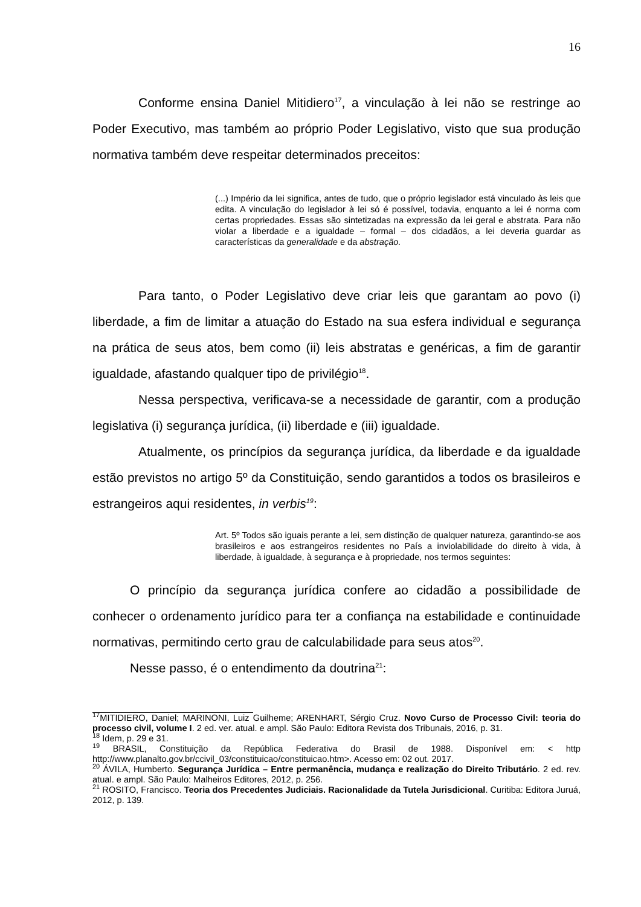16
Conforme ensina Daniel Mitidiero<sup>17</sup>, a vinculação à lei não se restringe ao Poder Executivo, mas também ao próprio Poder Legislativo, visto que sua produção normativa também deve respeitar determinados preceitos:
(...) Império da lei significa, antes de tudo, que o próprio legislador está vinculado às leis que edita. A vinculação do legislador à lei só é possível, todavia, enquanto a lei é norma com certas propriedades. Essas são sintetizadas na expressão da lei geral e abstrata. Para não violar a liberdade e a igualdade – formal – dos cidadãos, a lei deveria guardar as características da generalidade e da abstração.
Para tanto, o Poder Legislativo deve criar leis que garantam ao povo (i) liberdade, a fim de limitar a atuação do Estado na sua esfera individual e segurança na prática de seus atos, bem como (ii) leis abstratas e genéricas, a fim de garantir igualdade, afastando qualquer tipo de privilégio<sup>18</sup>.
Nessa perspectiva, verificava-se a necessidade de garantir, com a produção legislativa (i) segurança jurídica, (ii) liberdade e (iii) igualdade.
Atualmente, os princípios da segurança jurídica, da liberdade e da igualdade estão previstos no artigo 5º da Constituição, sendo garantidos a todos os brasileiros e estrangeiros aqui residentes, in verbis<sup>19</sup>:
Art. 5º Todos são iguais perante a lei, sem distinção de qualquer natureza, garantindo-se aos brasileiros e aos estrangeiros residentes no País a inviolabilidade do direito à vida, à liberdade, à igualdade, à segurança e à propriedade, nos termos seguintes:
O princípio da segurança jurídica confere ao cidadão a possibilidade de conhecer o ordenamento jurídico para ter a confiança na estabilidade e continuidade normativas, permitindo certo grau de calculabilidade para seus atos<sup>20</sup>.
Nesse passo, é o entendimento da doutrina<sup>21</sup>:
<sup>17</sup> MITIDIERO, Daniel; MARINONI, Luiz Guilheme; ARENHART, Sérgio Cruz. Novo Curso de Processo Civil: teoria do processo civil, volume I. 2 ed. ver. atual. e ampl. São Paulo: Editora Revista dos Tribunais, 2016, p. 31.
<sup>18</sup> Idem, p. 29 e 31.
<sup>19</sup> BRASIL, Constituição da República Federativa do Brasil de 1988. Disponível em: < http http://www.planalto.gov.br/ccivil_03/constituicao/constituicao.htm>. Acesso em: 02 out. 2017.
<sup>20</sup> ÁVILA, Humberto. Segurança Jurídica – Entre permanência, mudança e realização do Direito Tributário. 2 ed. rev. atual. e ampl. São Paulo: Malheiros Editores, 2012, p. 256.
<sup>21</sup> ROSITO, Francisco. Teoria dos Precedentes Judiciais. Racionalidade da Tutela Jurisdicional. Curitiba: Editora Juruá, 2012, p. 139.